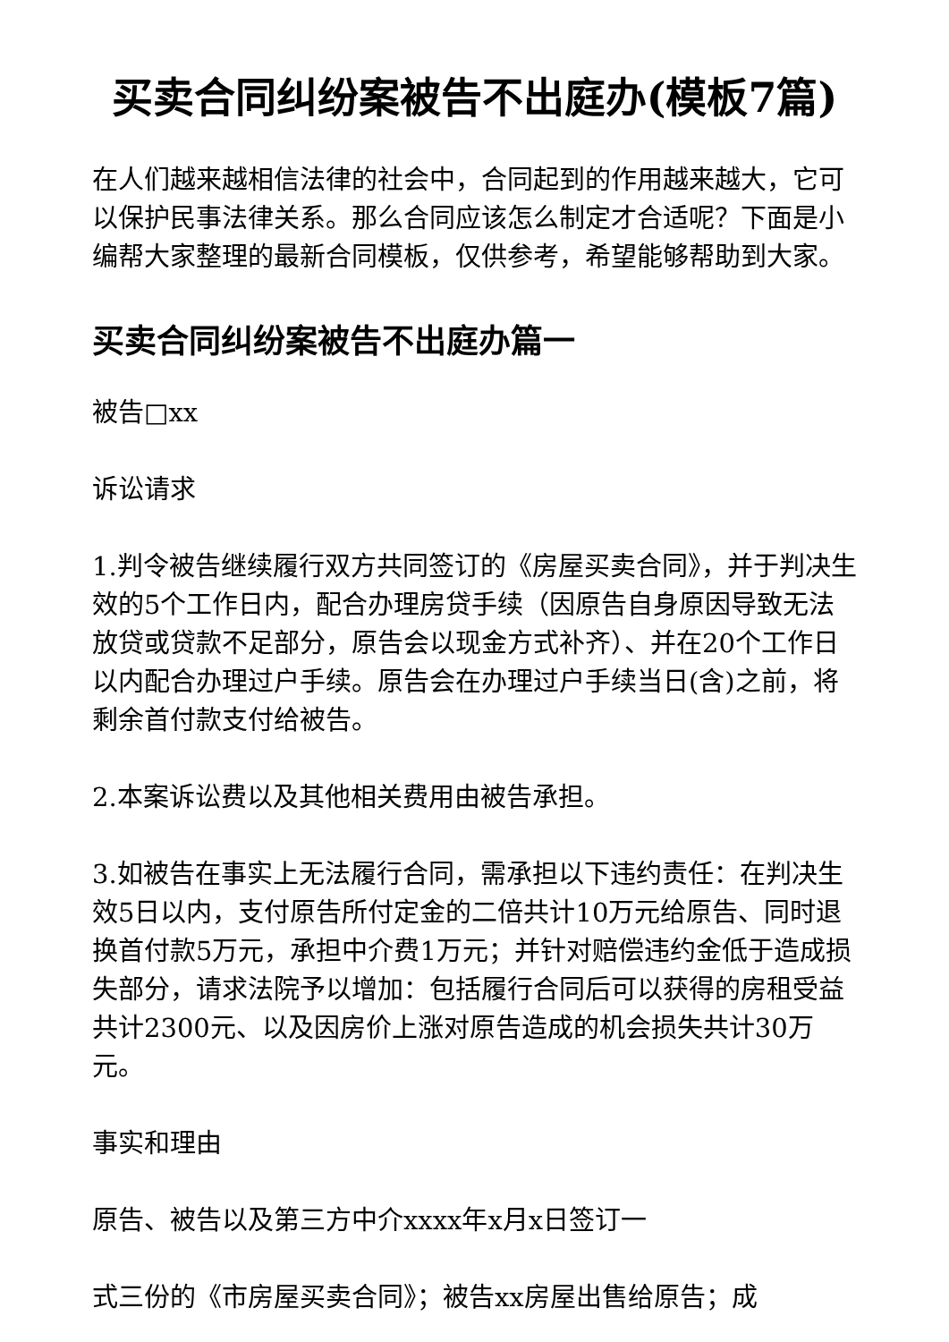买卖合同纠纷案被告不出庭办(模板7篇)
在人们越来越相信法律的社会中，合同起到的作用越来越大，它可以保护民事法律关系。那么合同应该怎么制定才合适呢？下面是小编帮大家整理的最新合同模板，仅供参考，希望能够帮助到大家。
买卖合同纠纷案被告不出庭办篇一
被告□xx
诉讼请求
1.判令被告继续履行双方共同签订的《房屋买卖合同》，并于判决生效的5个工作日内，配合办理房贷手续（因原告自身原因导致无法放贷或贷款不足部分，原告会以现金方式补齐）、并在20个工作日以内配合办理过户手续。原告会在办理过户手续当日(含)之前，将剩余首付款支付给被告。
2.本案诉讼费以及其他相关费用由被告承担。
3.如被告在事实上无法履行合同，需承担以下违约责任：在判决生效5日以内，支付原告所付定金的二倍共计10万元给原告、同时退换首付款5万元，承担中介费1万元；并针对赔偿违约金低于造成损失部分，请求法院予以增加：包括履行合同后可以获得的房租受益共计2300元、以及因房价上涨对原告造成的机会损失共计30万元。
事实和理由
原告、被告以及第三方中介xxxx年x月x日签订一
式三份的《市房屋买卖合同》；被告xx房屋出售给原告；成